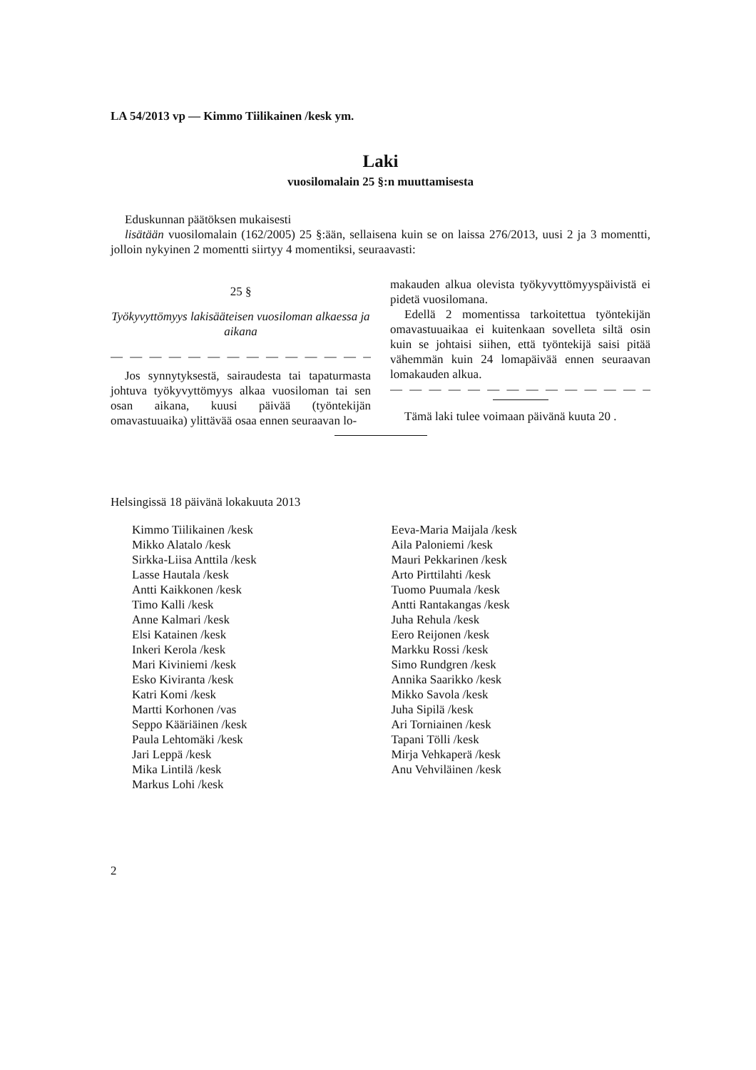LA 54/2013 vp — Kimmo Tiilikainen /kesk ym.
Laki
vuosilomalain 25 §:n muuttamisesta
Eduskunnan päätöksen mukaisesti
lisätään vuosilomalain (162/2005) 25 §:ään, sellaisena kuin se on laissa 276/2013, uusi 2 ja 3 momentti, jolloin nykyinen 2 momentti siirtyy 4 momentiksi, seuraavasti:
25 §
Työkyvyttömyys lakisääteisen vuosiloman alkaessa ja aikana
— — — — — — — — — — — — — —
Jos synnytyksestä, sairaudesta tai tapaturmasta johtuva työkyvyttömyys alkaa vuosiloman tai sen osan aikana, kuusi päivää (työntekijän omavastuuaika) ylittävää osaa ennen seuraavan lo-
makauden alkua olevista työkyvyttömyyspäivistä ei pidetä vuosilomana.
Edellä 2 momentissa tarkoitettua työntekijän omavastuuaikaa ei kuitenkaan sovelleta siltä osin kuin se johtaisi siihen, että työntekijä saisi pitää vähemmän kuin 24 lomapäivää ennen seuraavan lomakauden alkua.
— — — — — — — — — — — — — —
Tämä laki tulee voimaan päivänä kuuta 20 .
Helsingissä 18 päivänä lokakuuta 2013
Kimmo Tiilikainen /kesk
Mikko Alatalo /kesk
Sirkka-Liisa Anttila /kesk
Lasse Hautala /kesk
Antti Kaikkonen /kesk
Timo Kalli /kesk
Anne Kalmari /kesk
Elsi Katainen /kesk
Inkeri Kerola /kesk
Mari Kiviniemi /kesk
Esko Kiviranta /kesk
Katri Komi /kesk
Martti Korhonen /vas
Seppo Kääriäinen /kesk
Paula Lehtomäki /kesk
Jari Leppä /kesk
Mika Lintilä /kesk
Markus Lohi /kesk
Eeva-Maria Maijala /kesk
Aila Paloniemi /kesk
Mauri Pekkarinen /kesk
Arto Pirttilahti /kesk
Tuomo Puumala /kesk
Antti Rantakangas /kesk
Juha Rehula /kesk
Eero Reijonen /kesk
Markku Rossi /kesk
Simo Rundgren /kesk
Annika Saarikko /kesk
Mikko Savola /kesk
Juha Sipilä /kesk
Ari Torniainen /kesk
Tapani Tölli /kesk
Mirja Vehkaperä /kesk
Anu Vehviläinen /kesk
2